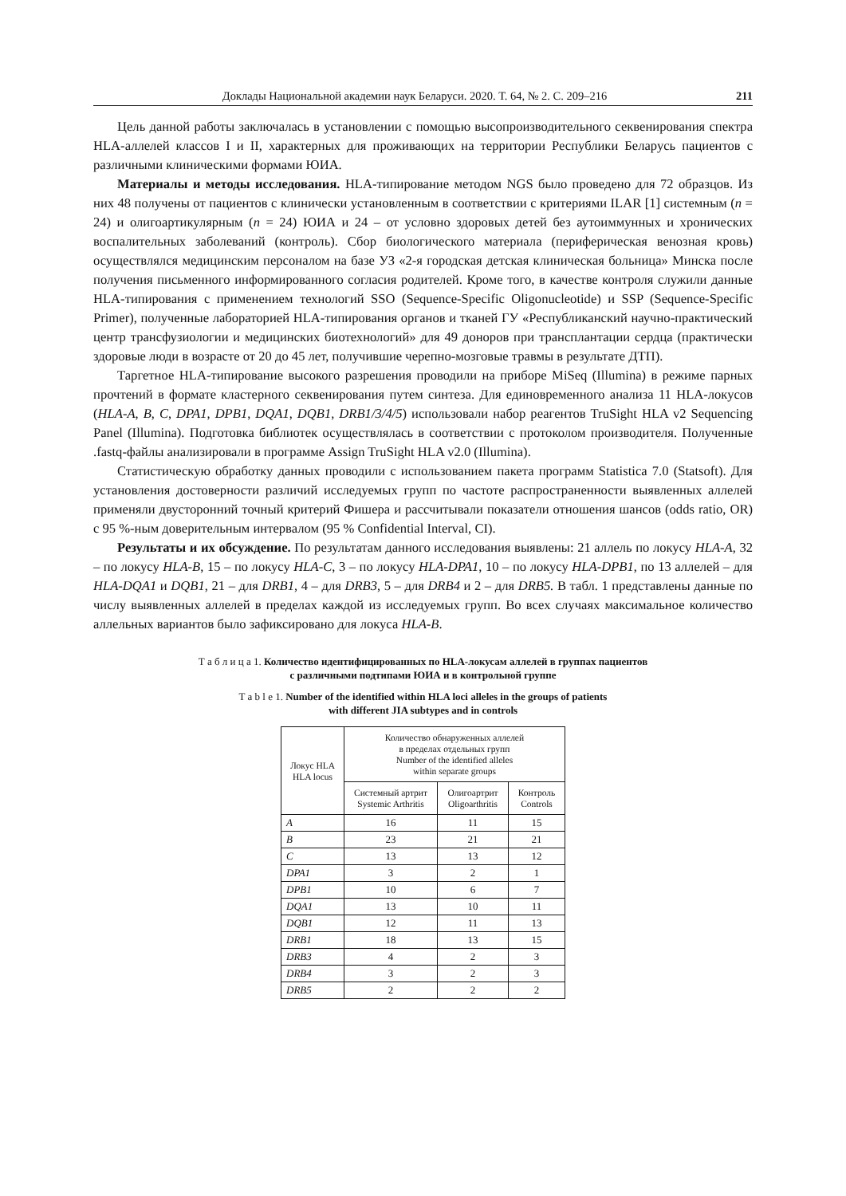Доклады Национальной академии наук Беларуси. 2020. Т. 64, № 2. С. 209–216 211
Цель данной работы заключалась в установлении с помощью высопроизводительного секвенирования спектра HLA-аллелей классов I и II, характерных для проживающих на территории Республики Беларусь пациентов с различными клиническими формами ЮИА.
Материалы и методы исследования. HLA-типирование методом NGS было проведено для 72 образцов. Из них 48 получены от пациентов с клинически установленным в соответствии с критериями ILAR [1] системным (n = 24) и олигоартикулярным (n = 24) ЮИА и 24 – от условно здоровых детей без аутоиммунных и хронических воспалительных заболеваний (контроль). Сбор биологического материала (периферическая венозная кровь) осуществлялся медицинским персоналом на базе УЗ «2-я городская детская клиническая больница» Минска после получения письменного информированного согласия родителей. Кроме того, в качестве контроля служили данные HLA-типирования с применением технологий SSO (Sequence-Specific Oligonucleotide) и SSP (Sequence-Specific Primer), полученные лабораторией HLA-типирования органов и тканей ГУ «Республиканский научно-практический центр трансфузиологии и медицинских биотехнологий» для 49 доноров при трансплантации сердца (практически здоровые люди в возрасте от 20 до 45 лет, получившие черепно-мозговые травмы в результате ДТП).
Таргетное HLA-типирование высокого разрешения проводили на приборе MiSeq (Illumina) в режиме парных прочтений в формате кластерного секвенирования путем синтеза. Для единовременного анализа 11 HLA-локусов (HLA-A, B, C, DPA1, DPB1, DQA1, DQB1, DRB1/3/4/5) использовали набор реагентов TruSight HLA v2 Sequencing Panel (Illumina). Подготовка библиотек осуществлялась в соответствии с протоколом производителя. Полученные .fastq-файлы анализировали в программе Assign TruSight HLA v2.0 (Illumina).
Статистическую обработку данных проводили с использованием пакета программ Statistica 7.0 (Statsoft). Для установления достоверности различий исследуемых групп по частоте распространенности выявленных аллелей применяли двусторонний точный критерий Фишера и рассчитывали показатели отношения шансов (odds ratio, OR) с 95 %-ным доверительным интервалом (95 % Confidential Interval, CI).
Результаты и их обсуждение. По результатам данного исследования выявлены: 21 аллель по локусу HLA-A, 32 – по локусу HLA-B, 15 – по локусу HLA-C, 3 – по локусу HLA-DPA1, 10 – по локусу HLA-DPB1, по 13 аллелей – для HLA-DQA1 и DQB1, 21 – для DRB1, 4 – для DRB3, 5 – для DRB4 и 2 – для DRB5. В табл. 1 представлены данные по числу выявленных аллелей в пределах каждой из исследуемых групп. Во всех случаях максимальное количество аллельных вариантов было зафиксировано для локуса HLA-B.
Т а б л и ц а 1. Количество идентифицированных по HLA-локусам аллелей в группах пациентов
с различными подтипами ЮИА и в контрольной группе
T a b l e 1. Number of the identified within HLA loci alleles in the groups of patients
with different JIA subtypes and in controls
| Локус HLA HLA locus | Количество обнаруженных аллелей в пределах отдельных групп Number of the identified alleles within separate groups | | |
| --- | --- | --- | --- |
| | Системный артрит Systemic Arthritis | Олигоартрит Oligoarthritis | Контроль Controls |
| A | 16 | 11 | 15 |
| B | 23 | 21 | 21 |
| C | 13 | 13 | 12 |
| DPA1 | 3 | 2 | 1 |
| DPB1 | 10 | 6 | 7 |
| DQA1 | 13 | 10 | 11 |
| DQB1 | 12 | 11 | 13 |
| DRB1 | 18 | 13 | 15 |
| DRB3 | 4 | 2 | 3 |
| DRB4 | 3 | 2 | 3 |
| DRB5 | 2 | 2 | 2 |